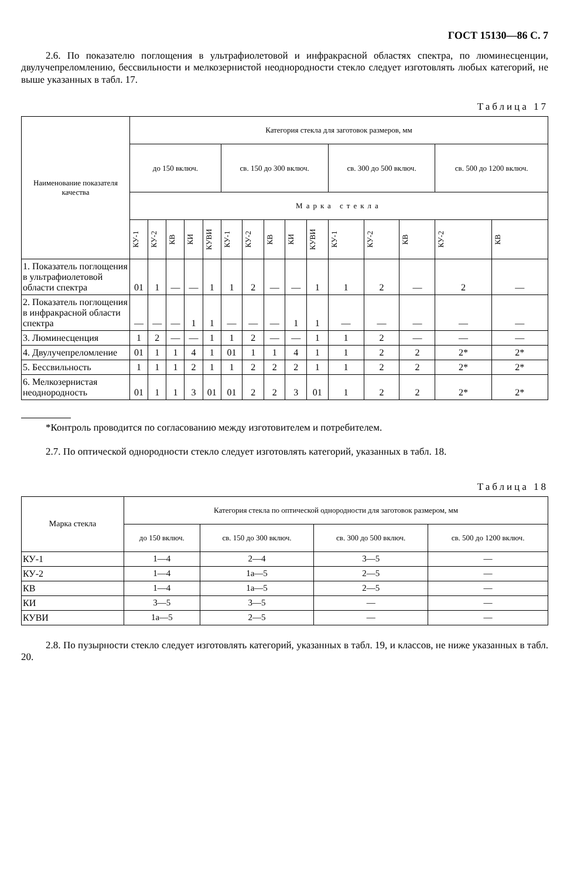ГОСТ 15130—86 С. 7
2.6. По показателю поглощения в ультрафиолетовой и инфракрасной областях спектра, по люминесценции, двулучепреломлению, бессвильности и мелкозернистой неоднородности стекло следует изготовлять любых категорий, не выше указанных в табл. 17.
Таблица 17
| Наименование показателя качества | Категория стекла для заготовок размеров, мм | | | | | | | | | | | | | | |
| --- | --- | --- | --- | --- | --- | --- | --- | --- | --- | --- | --- | --- | --- | --- | --- |
| | до 150 включ. | | | | | св. 150 до 300 включ. | | | | | св. 300 до 500 включ. | | | св. 500 до 1200 включ. | |
| | Марка стекла | | | | | | | | | | | | | | |
| | КУ-1 | КУ-2 | КВ | КИ | КУВИ | КУ-1 | КУ-2 | КВ | КИ | КУВИ | КУ-1 | КУ-2 | КВ | КУ-2 | КВ |
| 1. Показатель поглощения в ультрафиолетовой области спектра | 01 | 1 | — | — | 1 | 1 | 2 | — | — | 1 | 1 | 2 | — | 2 | — |
| 2. Показатель поглощения в инфракрасной области спектра | — | — | — | 1 | 1 | — | — | — | 1 | 1 | — | — | — | — | — |
| 3. Люминесценция | 1 | 2 | — | — | 1 | 1 | 2 | — | — | 1 | 1 | 2 | — | — | — |
| 4. Двулучепреломление | 01 | 1 | 1 | 4 | 1 | 01 | 1 | 1 | 4 | 1 | 1 | 2 | 2 | 2* | 2* |
| 5. Бессвильность | 1 | 1 | 1 | 2 | 1 | 1 | 2 | 2 | 2 | 1 | 1 | 2 | 2 | 2* | 2* |
| 6. Мелкозернистая неоднородность | 01 | 1 | 1 | 3 | 01 | 01 | 2 | 2 | 3 | 01 | 1 | 2 | 2 | 2* | 2* |
*Контроль проводится по согласованию между изготовителем и потребителем.
2.7. По оптической однородности стекло следует изготовлять категорий, указанных в табл. 18.
Таблица 18
| Марка стекла | Категория стекла по оптической однородности для заготовок размером, мм | | | |
| --- | --- | --- | --- | --- |
| | до 150 включ. | св. 150 до 300 включ. | св. 300 до 500 включ. | св. 500 до 1200 включ. |
| КУ-1 | 1—4 | 2—4 | 3—5 | — |
| КУ-2 | 1—4 | 1а—5 | 2—5 | — |
| КВ | 1—4 | 1а—5 | 2—5 | — |
| КИ | 3—5 | 3—5 | — | — |
| КУВИ | 1а—5 | 2—5 | — | — |
2.8. По пузырности стекло следует изготовлять категорий, указанных в табл. 19, и классов, не ниже указанных в табл. 20.